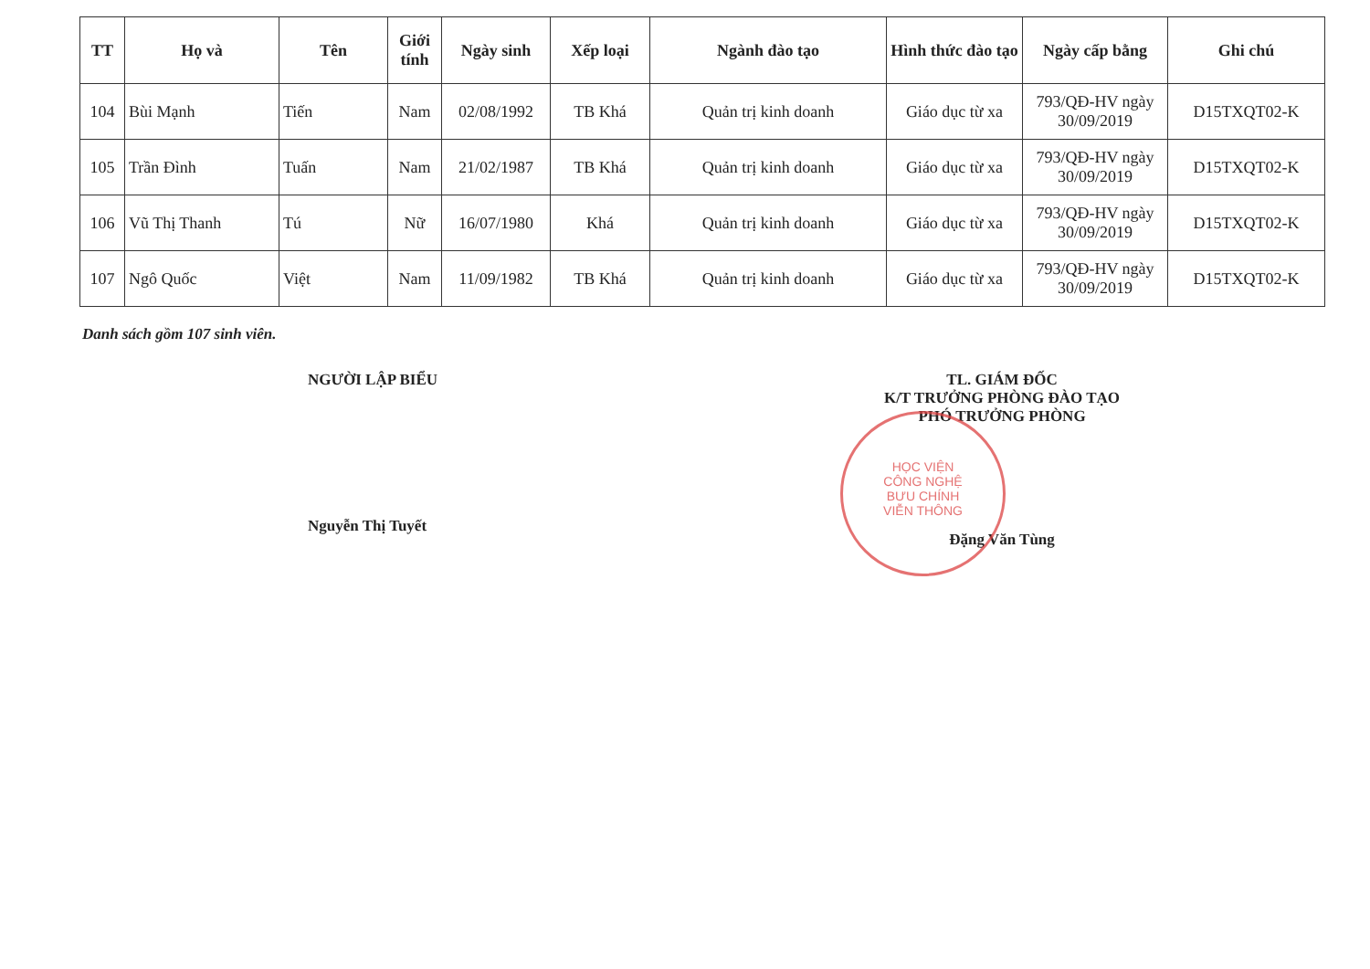| TT | Họ và | Tên | Giới tính | Ngày sinh | Xếp loại | Ngành đào tạo | Hình thức đào tạo | Ngày cấp bằng | Ghi chú |
| --- | --- | --- | --- | --- | --- | --- | --- | --- | --- |
| 104 | Bùi Mạnh | Tiến | Nam | 02/08/1992 | TB Khá | Quản trị kinh doanh | Giáo dục từ xa | 793/QĐ-HV ngày 30/09/2019 | D15TXQT02-K |
| 105 | Trần Đình | Tuấn | Nam | 21/02/1987 | TB Khá | Quản trị kinh doanh | Giáo dục từ xa | 793/QĐ-HV ngày 30/09/2019 | D15TXQT02-K |
| 106 | Vũ Thị Thanh | Tú | Nữ | 16/07/1980 | Khá | Quản trị kinh doanh | Giáo dục từ xa | 793/QĐ-HV ngày 30/09/2019 | D15TXQT02-K |
| 107 | Ngô Quốc | Việt | Nam | 11/09/1982 | TB Khá | Quản trị kinh doanh | Giáo dục từ xa | 793/QĐ-HV ngày 30/09/2019 | D15TXQT02-K |
Danh sách gồm 107 sinh viên.
NGƯỜI LẬP BIỂU
Nguyễn Thị Tuyết
TL. GIÁM ĐỐC
K/T TRƯỞNG PHÒNG ĐÀO TẠO
PHÓ TRƯỞNG PHÒNG
Đặng Văn Tùng
HỌC VIỆN
CÔNG NGHỆ
BƯU CHÍNH
VIỄN THÔNG